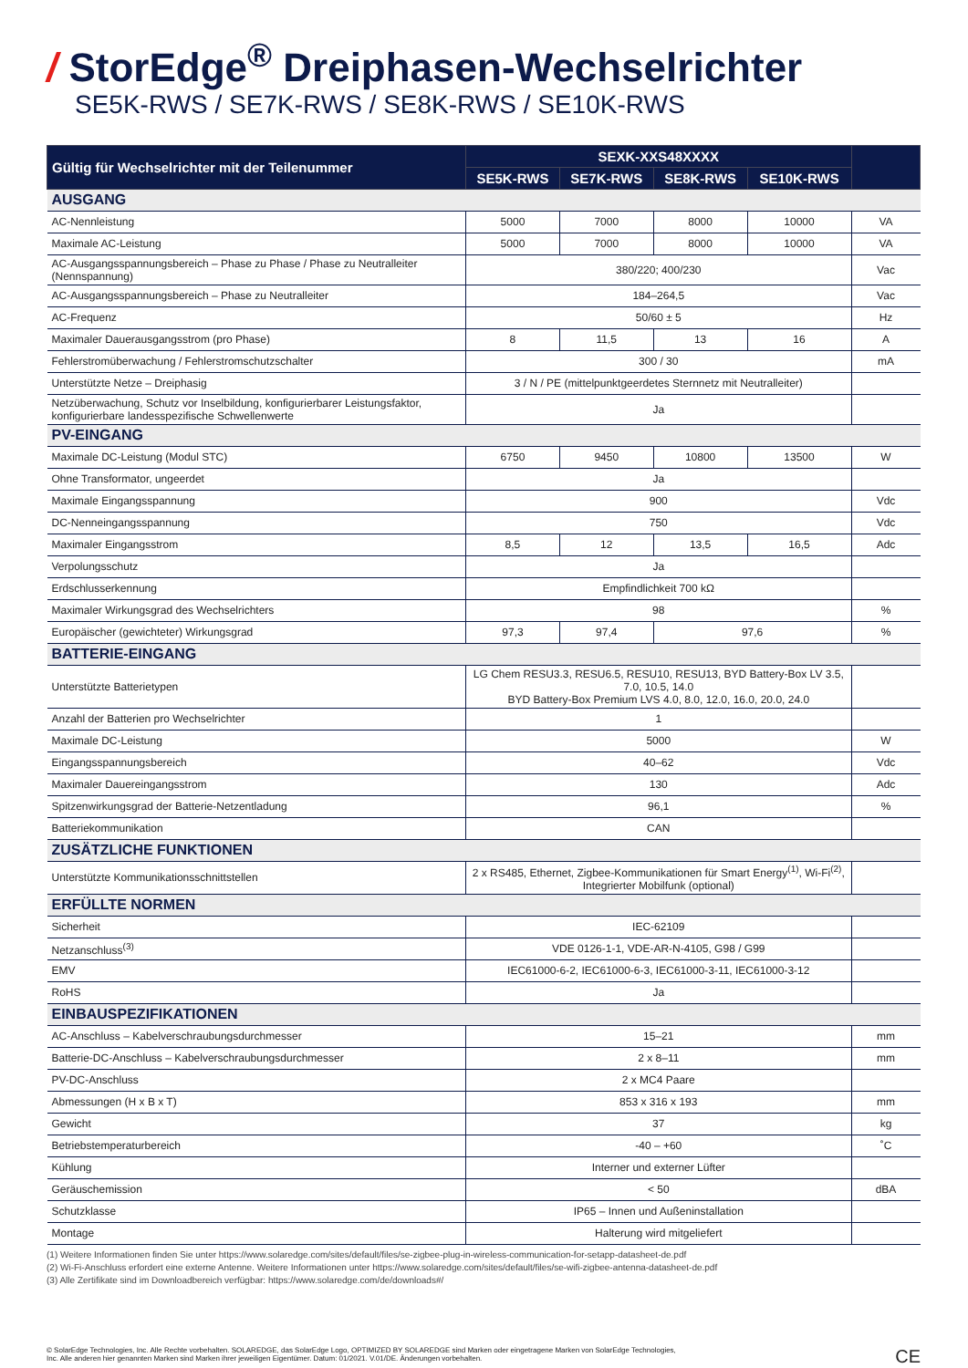/ StorEdge<sup>®</sup> Dreiphasen-Wechselrichter
SE5K-RWS / SE7K-RWS / SE8K-RWS / SE10K-RWS
| Gültig für Wechselrichter mit der Teilenummer | SEXK-XXS48XXXX | | | | |
| --- | --- | --- | --- | --- | --- |
| | SE5K-RWS | SE7K-RWS | SE8K-RWS | SE10K-RWS | |
| AUSGANG | | | | | |
| AC-Nennleistung | 5000 | 7000 | 8000 | 10000 | VA |
| Maximale AC-Leistung | 5000 | 7000 | 8000 | 10000 | VA |
| AC-Ausgangsspannungsbereich – Phase zu Phase / Phase zu Neutralleiter (Nennspannung) | 380/220; 400/230 | | | | Vac |
| AC-Ausgangsspannungsbereich – Phase zu Neutralleiter | 184–264,5 | | | | Vac |
| AC-Frequenz | 50/60 ± 5 | | | | Hz |
| Maximaler Dauerausgangsstrom (pro Phase) | 8 | 11,5 | 13 | 16 | A |
| Fehlerstromüberwachung / Fehlerstromschutzschalter | 300 / 30 | | | | mA |
| Unterstützte Netze – Dreiphasig | 3 / N / PE (mittelpunktgeerdetes Sternnetz mit Neutralleiter) | | | | |
| Netzüberwachung, Schutz vor Inselbildung, konfigurierbarer Leistungsfaktor, konfigurierbare landesspezifische Schwellenwerte | Ja | | | | |
| PV-EINGANG | | | | | |
| Maximale DC-Leistung (Modul STC) | 6750 | 9450 | 10800 | 13500 | W |
| Ohne Transformator, ungeerdet | Ja | | | | |
| Maximale Eingangsspannung | 900 | | | | Vdc |
| DC-Nenneingangsspannung | 750 | | | | Vdc |
| Maximaler Eingangsstrom | 8,5 | 12 | 13,5 | 16,5 | Adc |
| Verpolungsschutz | Ja | | | | |
| Erdschlusserkennung | Empfindlichkeit 700 kΩ | | | | |
| Maximaler Wirkungsgrad des Wechselrichters | 98 | | | | % |
| Europäischer (gewichteter) Wirkungsgrad | 97,3 | 97,4 | 97,6 | | % |
| BATTERIE-EINGANG | | | | | |
| Unterstützte Batterietypen | LG Chem RESU3.3, RESU6.5, RESU10, RESU13, BYD Battery-Box LV 3.5, 7.0, 10.5, 14.0 BYD Battery-Box Premium LVS 4.0, 8.0, 12.0, 16.0, 20.0, 24.0 | | | | |
| Anzahl der Batterien pro Wechselrichter | 1 | | | | |
| Maximale DC-Leistung | 5000 | | | | W |
| Eingangsspannungsbereich | 40–62 | | | | Vdc |
| Maximaler Dauereingangsstrom | 130 | | | | Adc |
| Spitzenwirkungsgrad der Batterie-Netzentladung | 96,1 | | | | % |
| Batteriekommunikation | CAN | | | | |
| ZUSÄTZLICHE FUNKTIONEN | | | | | |
| Unterstützte Kommunikationsschnittstellen | 2 x RS485, Ethernet, Zigbee-Kommunikationen für Smart Energy<sup>(1)</sup>, Wi-Fi<sup>(2)</sup>, Integrierter Mobilfunk (optional) | | | | |
| ERFÜLLTE NORMEN | | | | | |
| Sicherheit | IEC-62109 | | | | |
| Netzanschluss<sup>(3)</sup> | VDE 0126-1-1, VDE-AR-N-4105, G98 / G99 | | | | |
| EMV | IEC61000-6-2, IEC61000-6-3, IEC61000-3-11, IEC61000-3-12 | | | | |
| RoHS | Ja | | | | |
| EINBAUSPEZIFIKATIONEN | | | | | |
| AC-Anschluss – Kabelverschraubungsdurchmesser | 15–21 | | | | mm |
| Batterie-DC-Anschluss – Kabelverschraubungsdurchmesser | 2 x 8–11 | | | | mm |
| PV-DC-Anschluss | 2 x MC4 Paare | | | | |
| Abmessungen (H x B x T) | 853 x 316 x 193 | | | | mm |
| Gewicht | 37 | | | | kg |
| Betriebstemperaturbereich | -40 – +60 | | | | ˚C |
| Kühlung | Interner und externer Lüfter | | | | |
| Geräuschemission | < 50 | | | | dBA |
| Schutzklasse | IP65 – Innen und Außeninstallation | | | | |
| Montage | Halterung wird mitgeliefert | | | | |
(1) Weitere Informationen finden Sie unter https://www.solaredge.com/sites/default/files/se-zigbee-plug-in-wireless-communication-for-setapp-datasheet-de.pdf
(2) Wi-Fi-Anschluss erfordert eine externe Antenne. Weitere Informationen unter https://www.solaredge.com/sites/default/files/se-wifi-zigbee-antenna-datasheet-de.pdf
(3) Alle Zertifikate sind im Downloadbereich verfügbar: https://www.solaredge.com/de/downloads#/
© SolarEdge Technologies, Inc. Alle Rechte vorbehalten. SOLAREDGE, das SolarEdge Logo, OPTIMIZED BY SOLAREDGE sind Marken oder eingetragene Marken von SolarEdge Technologies,
Inc. Alle anderen hier genannten Marken sind Marken ihrer jeweiligen Eigentümer. Datum: 01/2021. V.01/DE. Änderungen vorbehalten.
CE